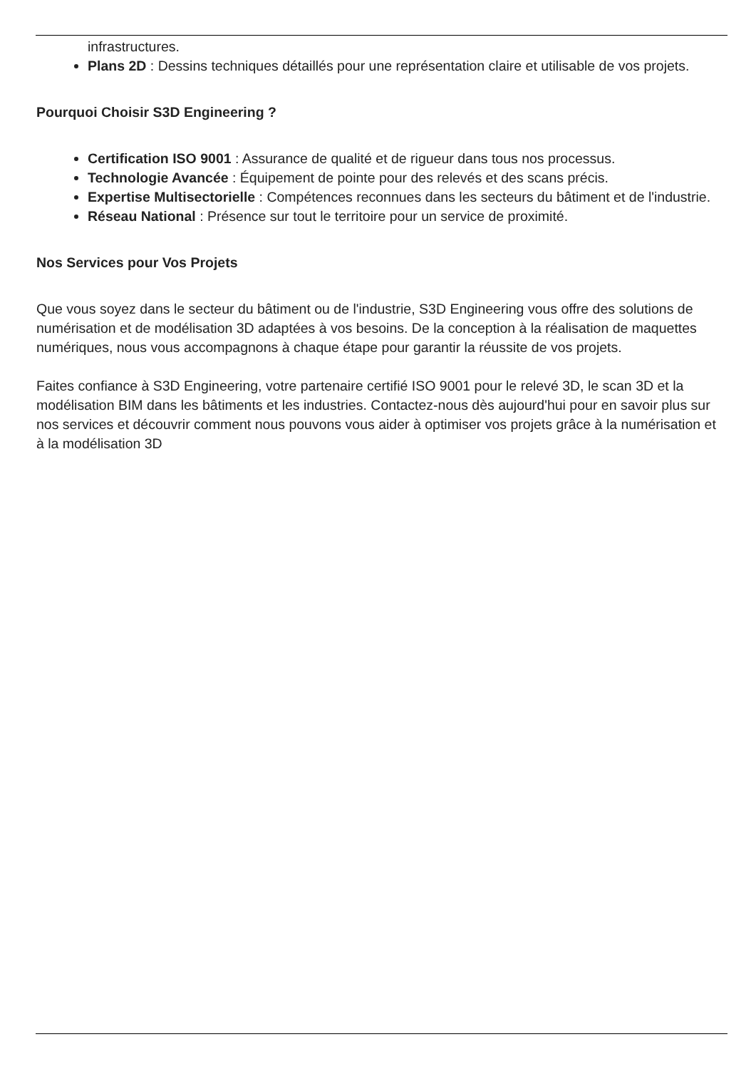infrastructures.
Plans 2D : Dessins techniques détaillés pour une représentation claire et utilisable de vos projets.
Pourquoi Choisir S3D Engineering ?
Certification ISO 9001 : Assurance de qualité et de rigueur dans tous nos processus.
Technologie Avancée : Équipement de pointe pour des relevés et des scans précis.
Expertise Multisectorielle : Compétences reconnues dans les secteurs du bâtiment et de l'industrie.
Réseau National : Présence sur tout le territoire pour un service de proximité.
Nos Services pour Vos Projets
Que vous soyez dans le secteur du bâtiment ou de l'industrie, S3D Engineering vous offre des solutions de numérisation et de modélisation 3D adaptées à vos besoins. De la conception à la réalisation de maquettes numériques, nous vous accompagnons à chaque étape pour garantir la réussite de vos projets.
Faites confiance à S3D Engineering, votre partenaire certifié ISO 9001 pour le relevé 3D, le scan 3D et la modélisation BIM dans les bâtiments et les industries. Contactez-nous dès aujourd'hui pour en savoir plus sur nos services et découvrir comment nous pouvons vous aider à optimiser vos projets grâce à la numérisation et à la modélisation 3D